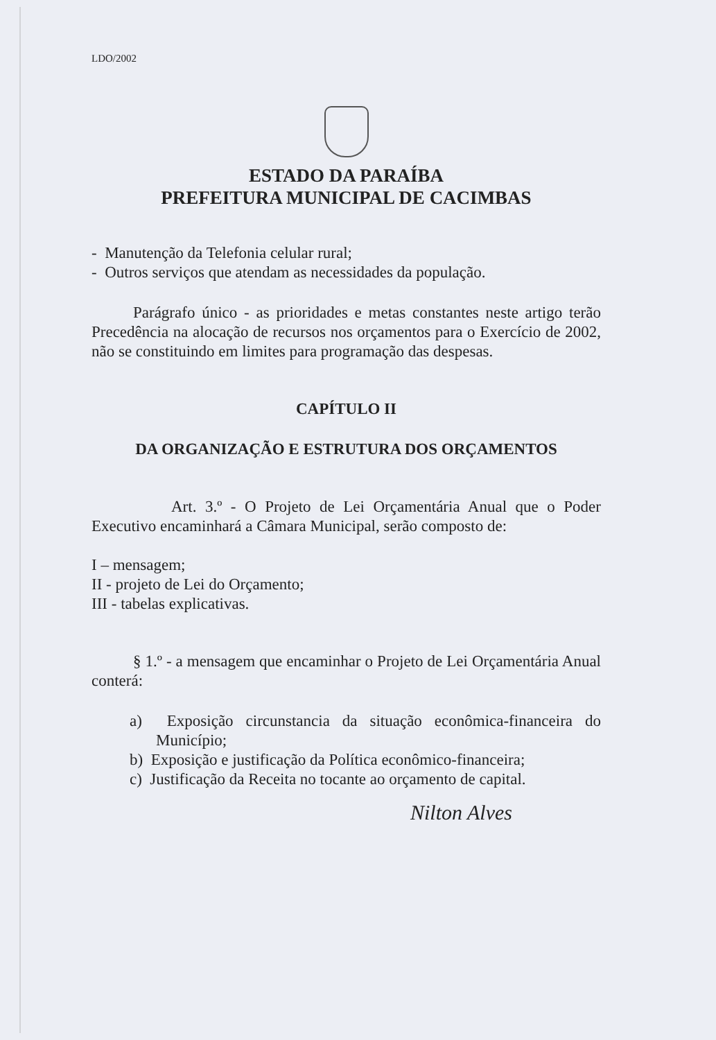LDO/2002
ESTADO DA PARAÍBA
PREFEITURA MUNICIPAL DE CACIMBAS
- Manutenção da Telefonia celular rural;
- Outros serviços que atendam as necessidades da população.
Parágrafo único - as prioridades e metas constantes neste artigo terão Precedência na alocação de recursos nos orçamentos para o Exercício de 2002, não se constituindo em limites para programação das despesas.
CAPÍTULO II
DA ORGANIZAÇÃO E ESTRUTURA DOS ORÇAMENTOS
Art. 3.º - O Projeto de Lei Orçamentária Anual que o Poder Executivo encaminhará a Câmara Municipal, serão composto de:
I – mensagem;
II - projeto de Lei do Orçamento;
III - tabelas explicativas.
§ 1.º - a mensagem que encaminhar o Projeto de Lei Orçamentária Anual conterá:
a) Exposição circunstancia da situação econômica-financeira do Município;
b) Exposição e justificação da Política econômico-financeira;
c) Justificação da Receita no tocante ao orçamento de capital.
Nilton Alves